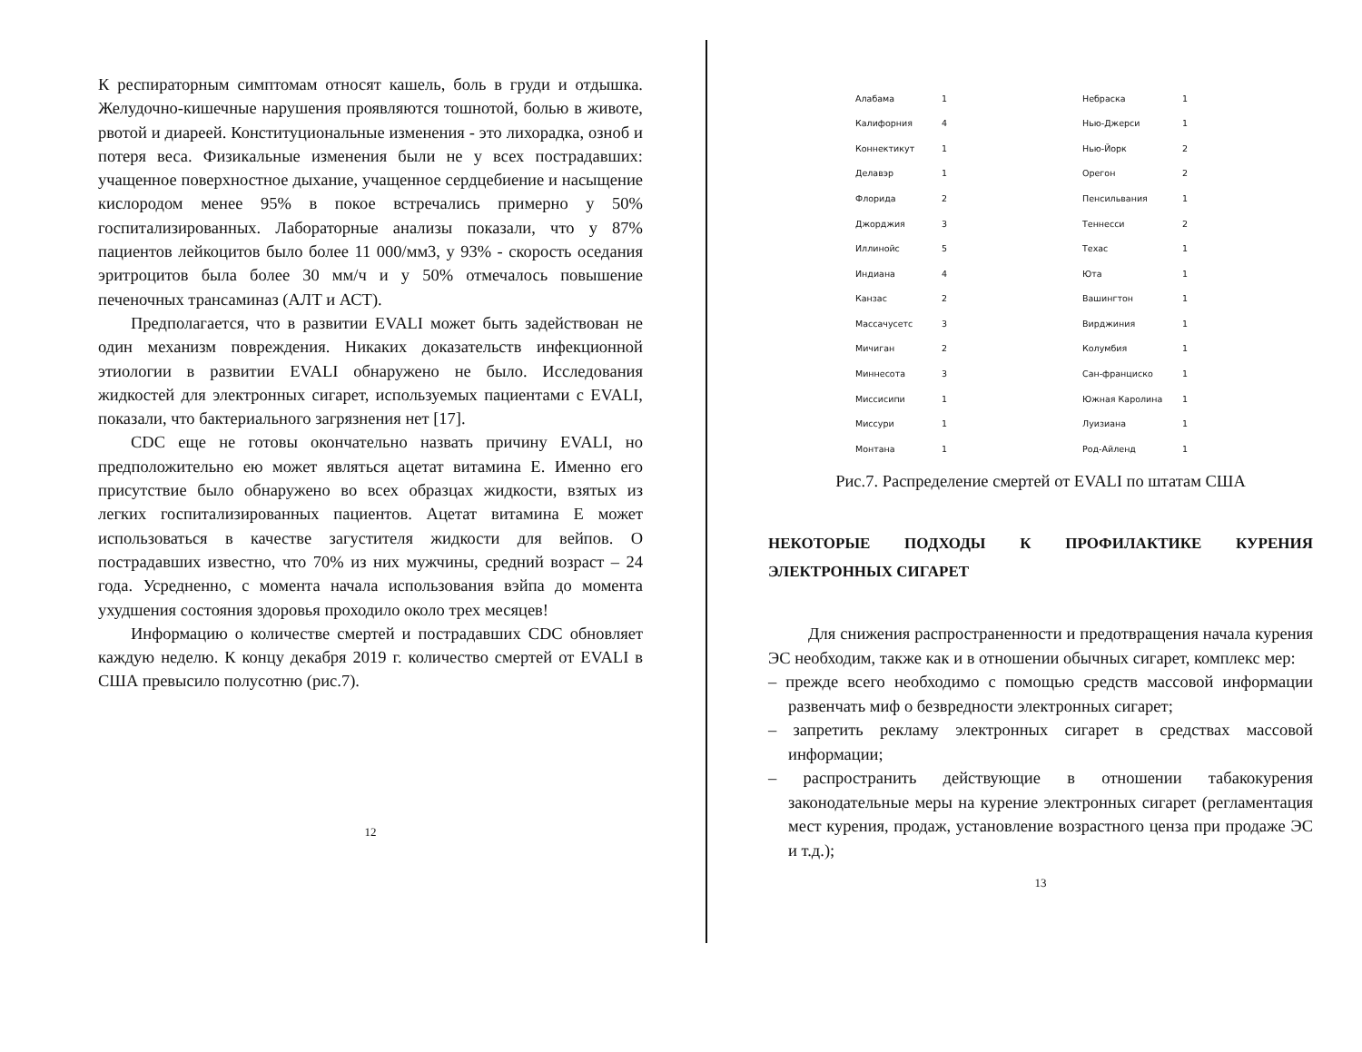К респираторным симптомам относят кашель, боль в груди и отдышка. Желудочно-кишечные нарушения проявляются тошнотой, болью в животе, рвотой и диареей. Конституциональные изменения - это лихорадка, озноб и потеря веса. Физикальные изменения были не у всех пострадавших: учащенное поверхностное дыхание, учащенное сердцебиение и насыщение кислородом менее 95% в покое встречались примерно у 50% госпитализированных. Лабораторные анализы показали, что у 87% пациентов лейкоцитов было более 11 000/мм3, у 93% - скорость оседания эритроцитов была более 30 мм/ч и у 50% отмечалось повышение печеночных трансаминаз (АЛТ и АСТ).
Предполагается, что в развитии EVALI может быть задействован не один механизм повреждения. Никаких доказательств инфекционной этиологии в развитии EVALI обнаружено не было. Исследования жидкостей для электронных сигарет, используемых пациентами с EVALI, показали, что бактериального загрязнения нет [17].
CDC еще не готовы окончательно назвать причину EVALI, но предположительно ею может являться ацетат витамина Е. Именно его присутствие было обнаружено во всех образцах жидкости, взятых из легких госпитализированных пациентов. Ацетат витамина Е может использоваться в качестве загустителя жидкости для вейпов. О пострадавших известно, что 70% из них мужчины, средний возраст – 24 года. Усредненно, с момента начала использования вэйпа до момента ухудшения состояния здоровья проходило около трех месяцев!
Информацию о количестве смертей и пострадавших CDC обновляет каждую неделю. К концу декабря 2019 г. количество смертей от EVALI в США превысило полусотню (рис.7).
12
| Алабама | 1 | Небраска | 1 |
| Калифорния | 4 | Нью-Джерси | 1 |
| Коннектикут | 1 | Нью-Йорк | 2 |
| Делавэр | 1 | Орегон | 2 |
| Флорида | 2 | Пенсильвания | 1 |
| Джорджия | 3 | Теннесси | 2 |
| Иллинойс | 5 | Техас | 1 |
| Индиана | 4 | Юта | 1 |
| Канзас | 2 | Вашингтон | 1 |
| Массачусетс | 3 | Вирджиния | 1 |
| Мичиган | 2 | Колумбия | 1 |
| Миннесота | 3 | Сан-франциско | 1 |
| Миссисипи | 1 | Южная Каролина | 1 |
| Миссури | 1 | Луизиана | 1 |
| Монтана | 1 | Род-Айленд | 1 |
Рис.7. Распределение смертей от EVALI по штатам США
НЕКОТОРЫЕ ПОДХОДЫ К ПРОФИЛАКТИКЕ КУРЕНИЯ ЭЛЕКТРОННЫХ СИГАРЕТ
Для снижения распространенности и предотвращения начала курения ЭС необходим, также как и в отношении обычных сигарет, комплекс мер:
– прежде всего необходимо с помощью средств массовой информации развенчать миф о безвредности электронных сигарет;
– запретить рекламу электронных сигарет в средствах массовой информации;
– распространить действующие в отношении табакокурения законодательные меры на курение электронных сигарет (регламентация мест курения, продаж, установление возрастного ценза при продаже ЭС и т.д.);
13